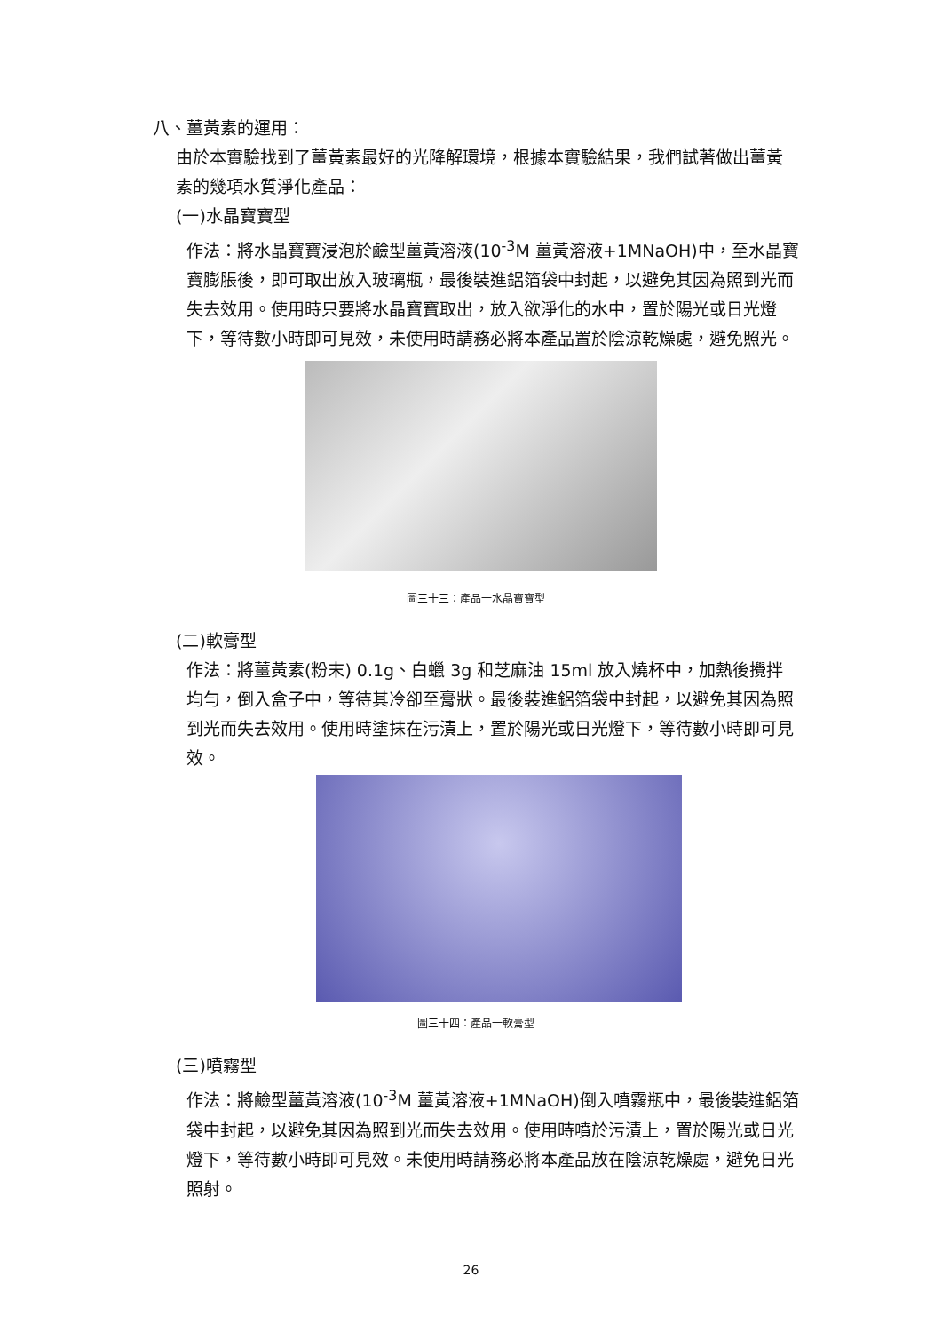八、薑黃素的運用：
由於本實驗找到了薑黃素最好的光降解環境，根據本實驗結果，我們試著做出薑黃素的幾項水質淨化產品：
(一)水晶寶寶型
作法：將水晶寶寶浸泡於鹼型薑黃溶液(10<sup>-3</sup>M 薑黃溶液+1MNaOH)中，至水晶寶寶膨脹後，即可取出放入玻璃瓶，最後裝進鋁箔袋中封起，以避免其因為照到光而失去效用。使用時只要將水晶寶寶取出，放入欲淨化的水中，置於陽光或日光燈下，等待數小時即可見效，未使用時請務必將本產品置於陰涼乾燥處，避免照光。
圖三十三：產品一水晶寶寶型
(二)軟膏型
作法：將薑黃素(粉末) 0.1g、白蠟 3g 和芝麻油 15ml 放入燒杯中，加熱後攪拌均勻，倒入盒子中，等待其冷卻至膏狀。最後裝進鋁箔袋中封起，以避免其因為照到光而失去效用。使用時塗抹在污漬上，置於陽光或日光燈下，等待數小時即可見效。
圖三十四：產品一軟膏型
(三)噴霧型
作法：將鹼型薑黃溶液(10<sup>-3</sup>M 薑黃溶液+1MNaOH)倒入噴霧瓶中，最後裝進鋁箔袋中封起，以避免其因為照到光而失去效用。使用時噴於污漬上，置於陽光或日光燈下，等待數小時即可見效。未使用時請務必將本產品放在陰涼乾燥處，避免日光照射。
26